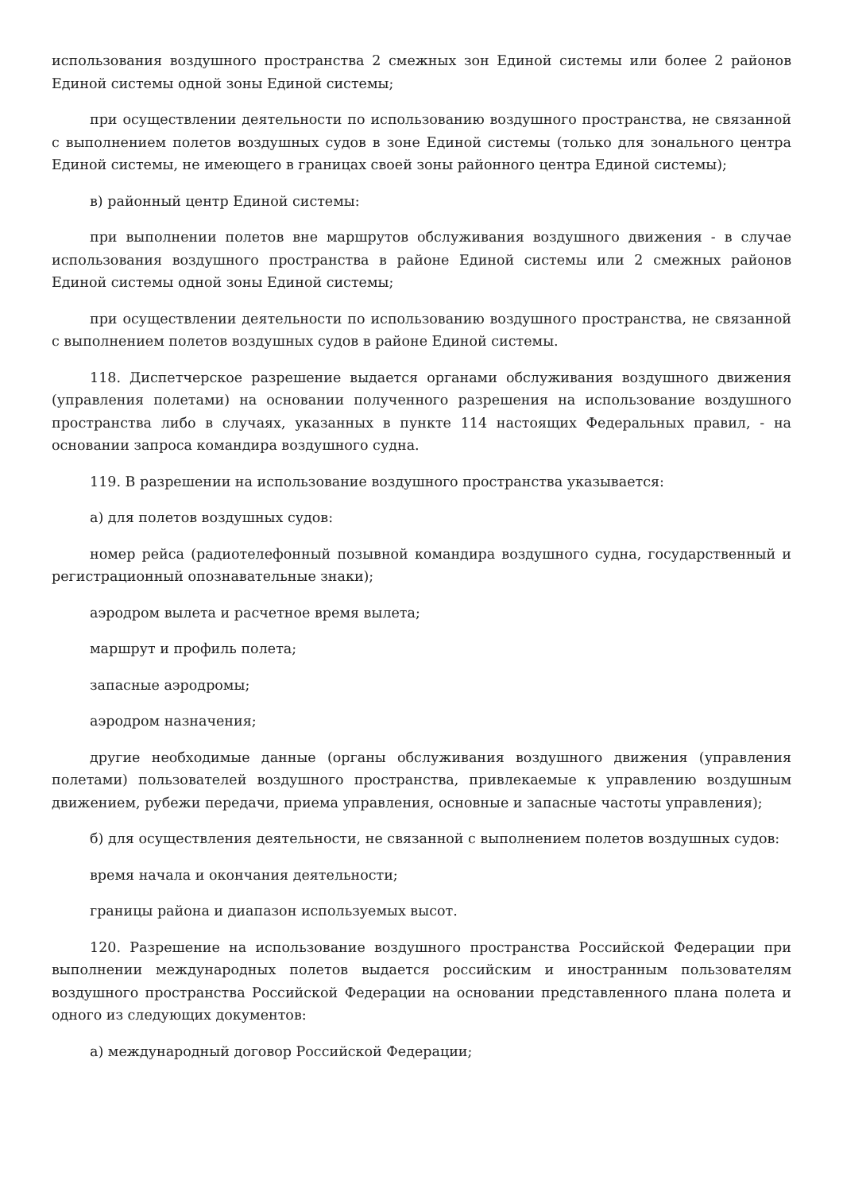использования воздушного пространства 2 смежных зон Единой системы или более 2 районов Единой системы одной зоны Единой системы;
при осуществлении деятельности по использованию воздушного пространства, не связанной с выполнением полетов воздушных судов в зоне Единой системы (только для зонального центра Единой системы, не имеющего в границах своей зоны районного центра Единой системы);
в) районный центр Единой системы:
при выполнении полетов вне маршрутов обслуживания воздушного движения - в случае использования воздушного пространства в районе Единой системы или 2 смежных районов Единой системы одной зоны Единой системы;
при осуществлении деятельности по использованию воздушного пространства, не связанной с выполнением полетов воздушных судов в районе Единой системы.
118. Диспетчерское разрешение выдается органами обслуживания воздушного движения (управления полетами) на основании полученного разрешения на использование воздушного пространства либо в случаях, указанных в пункте 114 настоящих Федеральных правил, - на основании запроса командира воздушного судна.
119. В разрешении на использование воздушного пространства указывается:
а) для полетов воздушных судов:
номер рейса (радиотелефонный позывной командира воздушного судна, государственный и регистрационный опознавательные знаки);
аэродром вылета и расчетное время вылета;
маршрут и профиль полета;
запасные аэродромы;
аэродром назначения;
другие необходимые данные (органы обслуживания воздушного движения (управления полетами) пользователей воздушного пространства, привлекаемые к управлению воздушным движением, рубежи передачи, приема управления, основные и запасные частоты управления);
б) для осуществления деятельности, не связанной с выполнением полетов воздушных судов:
время начала и окончания деятельности;
границы района и диапазон используемых высот.
120. Разрешение на использование воздушного пространства Российской Федерации при выполнении международных полетов выдается российским и иностранным пользователям воздушного пространства Российской Федерации на основании представленного плана полета и одного из следующих документов:
а) международный договор Российской Федерации;